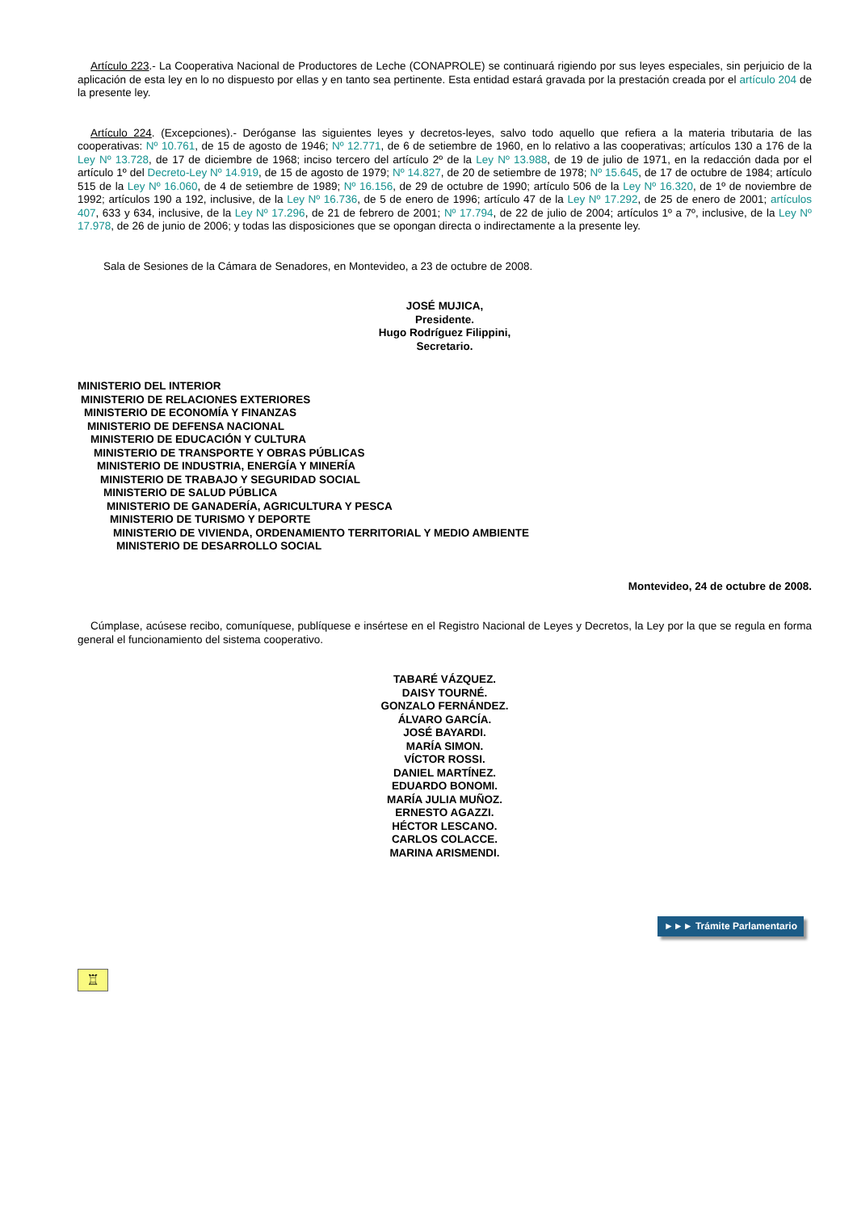Artículo 223.- La Cooperativa Nacional de Productores de Leche (CONAPROLE) se continuará rigiendo por sus leyes especiales, sin perjuicio de la aplicación de esta ley en lo no dispuesto por ellas y en tanto sea pertinente. Esta entidad estará gravada por la prestación creada por el artículo 204 de la presente ley.
Artículo 224. (Excepciones).- Deróganse las siguientes leyes y decretos-leyes, salvo todo aquello que refiera a la materia tributaria de las cooperativas: Nº 10.761, de 15 de agosto de 1946; Nº 12.771, de 6 de setiembre de 1960, en lo relativo a las cooperativas; artículos 130 a 176 de la Ley Nº 13.728, de 17 de diciembre de 1968; inciso tercero del artículo 2º de la Ley Nº 13.988, de 19 de julio de 1971, en la redacción dada por el artículo 1º del Decreto-Ley Nº 14.919, de 15 de agosto de 1979; Nº 14.827, de 20 de setiembre de 1978; Nº 15.645, de 17 de octubre de 1984; artículo 515 de la Ley Nº 16.060, de 4 de setiembre de 1989; Nº 16.156, de 29 de octubre de 1990; artículo 506 de la Ley Nº 16.320, de 1º de noviembre de 1992; artículos 190 a 192, inclusive, de la Ley Nº 16.736, de 5 de enero de 1996; artículo 47 de la Ley Nº 17.292, de 25 de enero de 2001; artículos 407, 633 y 634, inclusive, de la Ley Nº 17.296, de 21 de febrero de 2001; Nº 17.794, de 22 de julio de 2004; artículos 1º a 7º, inclusive, de la Ley Nº 17.978, de 26 de junio de 2006; y todas las disposiciones que se opongan directa o indirectamente a la presente ley.
Sala de Sesiones de la Cámara de Senadores, en Montevideo, a 23 de octubre de 2008.
JOSÉ MUJICA,
Presidente.
Hugo Rodríguez Filippini,
Secretario.
MINISTERIO DEL INTERIOR
MINISTERIO DE RELACIONES EXTERIORES
MINISTERIO DE ECONOMÍA Y FINANZAS
MINISTERIO DE DEFENSA NACIONAL
MINISTERIO DE EDUCACIÓN Y CULTURA
MINISTERIO DE TRANSPORTE Y OBRAS PÚBLICAS
MINISTERIO DE INDUSTRIA, ENERGÍA Y MINERÍA
MINISTERIO DE TRABAJO Y SEGURIDAD SOCIAL
MINISTERIO DE SALUD PÚBLICA
MINISTERIO DE GANADERÍA, AGRICULTURA Y PESCA
MINISTERIO DE TURISMO Y DEPORTE
MINISTERIO DE VIVIENDA, ORDENAMIENTO TERRITORIAL Y MEDIO AMBIENTE
MINISTERIO DE DESARROLLO SOCIAL
Montevideo, 24 de octubre de 2008.
Cúmplase, acúsese recibo, comuníquese, publíquese e insértese en el Registro Nacional de Leyes y Decretos, la Ley por la que se regula en forma general el funcionamiento del sistema cooperativo.
TABARÉ VÁZQUEZ.
DAISY TOURNÉ.
GONZALO FERNÁNDEZ.
ÁLVARO GARCÍA.
JOSÉ BAYARDI.
MARÍA SIMON.
VÍCTOR ROSSI.
DANIEL MARTÍNEZ.
EDUARDO BONOMI.
MARÍA JULIA MUÑOZ.
ERNESTO AGAZZI.
HÉCTOR LESCANO.
CARLOS COLACCE.
MARINA ARISMENDI.
►►► Trámite Parlamentario
♖